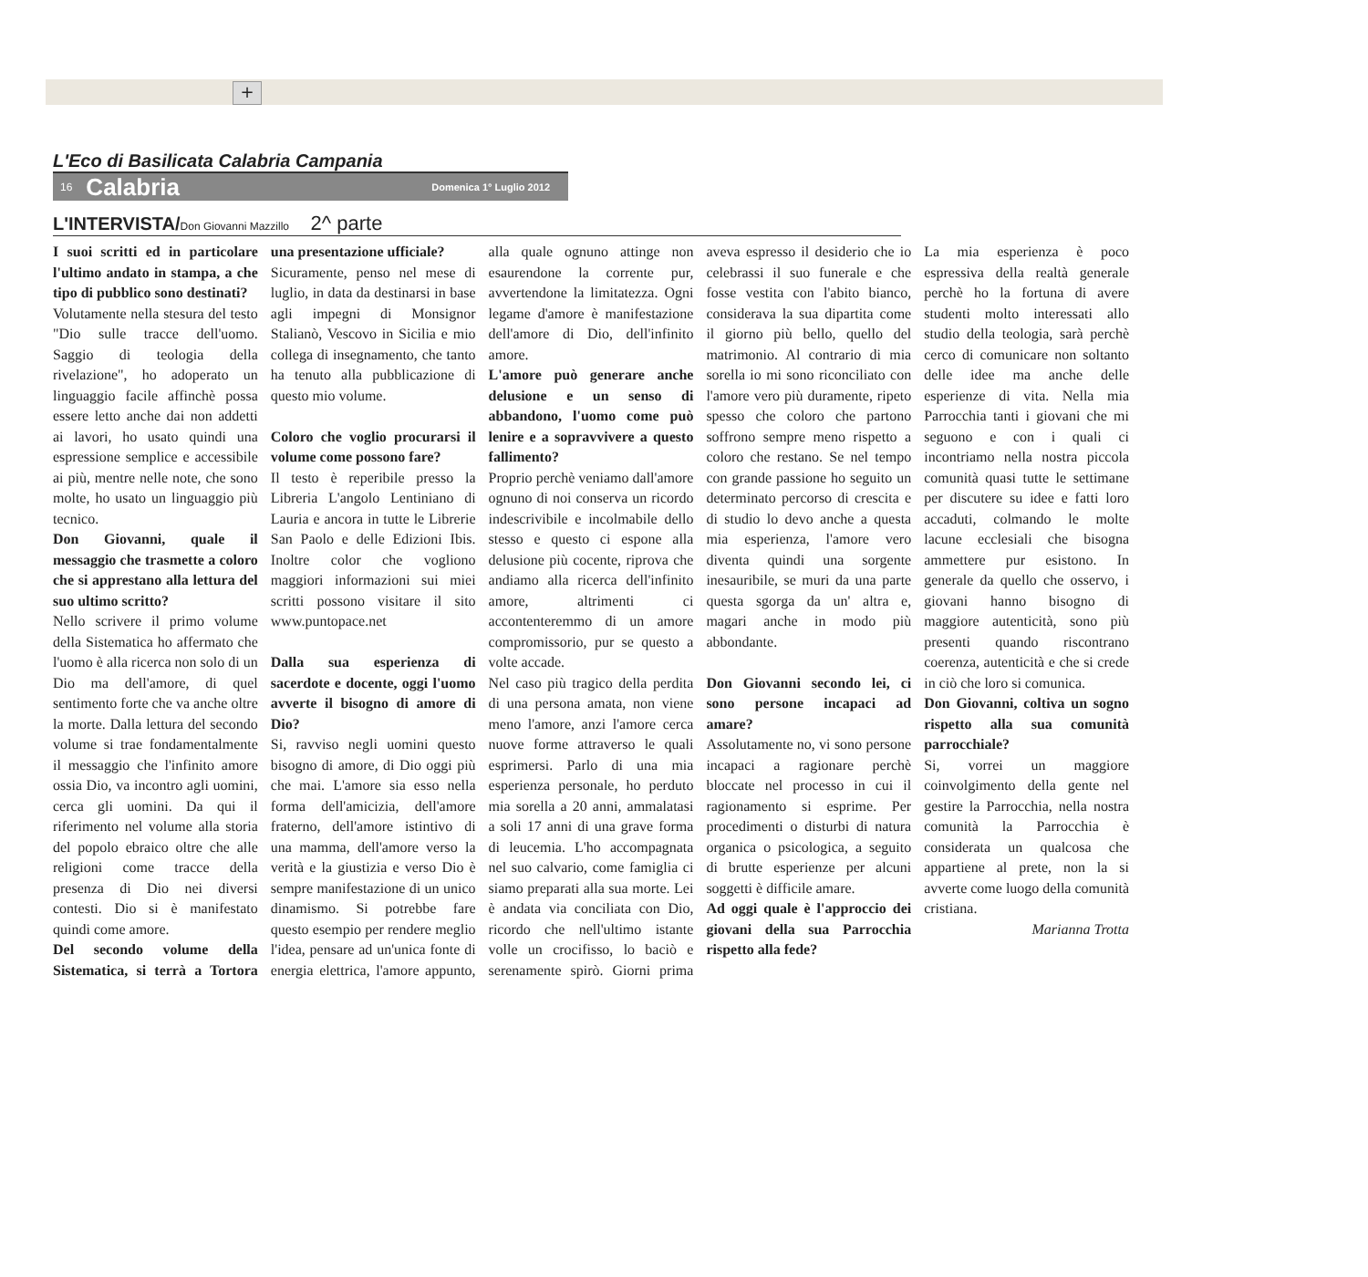+
L'Eco di Basilicata Calabria Campania
16 Calabria Domenica 1° Luglio 2012
L'INTERVISTA/Don Giovanni Mazzillo 2^ parte
I suoi scritti ed in particolare l'ultimo andato in stampa, a che tipo di pubblico sono destinati?
Volutamente nella stesura del testo "Dio sulle tracce dell'uomo. Saggio di teologia della rivelazione", ho adoperato un linguaggio facile affinchè possa essere letto anche dai non addetti ai lavori, ho usato quindi una espressione semplice e accessibile ai più, mentre nelle note, che sono molte, ho usato un linguaggio più tecnico.
Don Giovanni, quale il messaggio che trasmette a coloro che si apprestano alla lettura del suo ultimo scritto?
Nello scrivere il primo volume della Sistematica ho affermato che l'uomo è alla ricerca non solo di un Dio ma dell'amore, di quel sentimento forte che va anche oltre la morte. Dalla lettura del secondo volume si trae fondamentalmente il messaggio che l'infinito amore ossia Dio, va incontro agli uomini, cerca gli uomini. Da qui il riferimento nel volume alla storia del popolo ebraico oltre che alle religioni come tracce della presenza di Dio nei diversi contesti. Dio si è manifestato quindi come amore.
Del secondo volume della Sistematica, si terrà a Tortora una presentazione ufficiale?
Sicuramente, penso nel mese di luglio, in data da destinarsi in base agli impegni di Monsignor Stalianò, Vescovo in Sicilia e mio collega di insegnamento, che tanto ha tenuto alla pubblicazione di questo mio volume.
Coloro che voglio procurarsi il volume come possono fare?
Il testo è reperibile presso la Libreria L'angolo Lentiniano di Lauria e ancora in tutte le Librerie San Paolo e delle Edizioni Ibis. Inoltre color che vogliono maggiori informazioni sui miei scritti possono visitare il sito www.puntopace.net
Dalla sua esperienza di sacerdote e docente, oggi l'uomo avverte il bisogno di amore di Dio?
Si, ravviso negli uomini questo bisogno di amore, di Dio oggi più che mai. L'amore sia esso nella forma dell'amicizia, dell'amore fraterno, dell'amore istintivo di una mamma, dell'amore verso la verità e la giustizia e verso Dio è sempre manifestazione di un unico dinamismo. Si potrebbe fare questo esempio per rendere meglio l'idea, pensare ad un'unica fonte di energia elettrica, l'amore appunto, alla quale ognuno attinge non esaurendone la corrente pur, avvertendone la limitatezza. Ogni legame d'amore è manifestazione dell'amore di Dio, dell'infinito amore.
L'amore può generare anche delusione e un senso di abbandono, l'uomo come può lenire e a sopravvivere a questo fallimento?
Proprio perchè veniamo dall'amore ognuno di noi conserva un ricordo indescrivibile e incolmabile dello stesso e questo ci espone alla delusione più cocente, riprova che andiamo alla ricerca dell'infinito amore, altrimenti ci accontenteremmo di un amore compromissorio, pur se questo a volte accade.
Nel caso più tragico della perdita di una persona amata, non viene meno l'amore, anzi l'amore cerca nuove forme attraverso le quali esprimersi. Parlo di una mia esperienza personale, ho perduto mia sorella a 20 anni, ammalatasi a soli 17 anni di una grave forma di leucemia. L'ho accompagnata nel suo calvario, come famiglia ci siamo preparati alla sua morte. Lei è andata via conciliata con Dio, ricordo che nell'ultimo istante volle un crocifisso, lo baciò e serenamente spirò. Giorni prima aveva espresso il desiderio che io celebrassi il suo funerale e che fosse vestita con l'abito bianco, considerava la sua dipartita come il giorno più bello, quello del matrimonio. Al contrario di mia sorella io mi sono riconciliato con l'amore vero più duramente, ripeto spesso che coloro che partono soffrono sempre meno rispetto a coloro che restano. Se nel tempo con grande passione ho seguito un determinato percorso di crescita e di studio lo devo anche a questa mia esperienza, l'amore vero diventa quindi una sorgente inesauribile, se muri da una parte questa sgorga da un' altra e, magari anche in modo più abbondante.
Don Giovanni secondo lei, ci sono persone incapaci ad amare?
Assolutamente no, vi sono persone incapaci a ragionare perchè bloccate nel processo in cui il ragionamento si esprime. Per procedimenti o disturbi di natura organica o psicologica, a seguito di brutte esperienze per alcuni soggetti è difficile amare.
Ad oggi quale è l'approccio dei giovani della sua Parrocchia rispetto alla fede?
La mia esperienza è poco espressiva della realtà generale perchè ho la fortuna di avere studenti molto interessati allo studio della teologia, sarà perchè cerco di comunicare non soltanto delle idee ma anche delle esperienze di vita. Nella mia Parrocchia tanti i giovani che mi seguono e con i quali ci incontriamo nella nostra piccola comunità quasi tutte le settimane per discutere su idee e fatti loro accaduti, colmando le molte lacune ecclesiali che bisogna ammettere pur esistono. In generale da quello che osservo, i giovani hanno bisogno di maggiore autenticità, sono più presenti quando riscontrano coerenza, autenticità e che si crede in ciò che loro si comunica.
Don Giovanni, coltiva un sogno rispetto alla sua comunità parrocchiale?
Si, vorrei un maggiore coinvolgimento della gente nel gestire la Parrocchia, nella nostra comunità la Parrocchia è considerata un qualcosa che appartiene al prete, non la si avverte come luogo della comunità cristiana.
Marianna Trotta